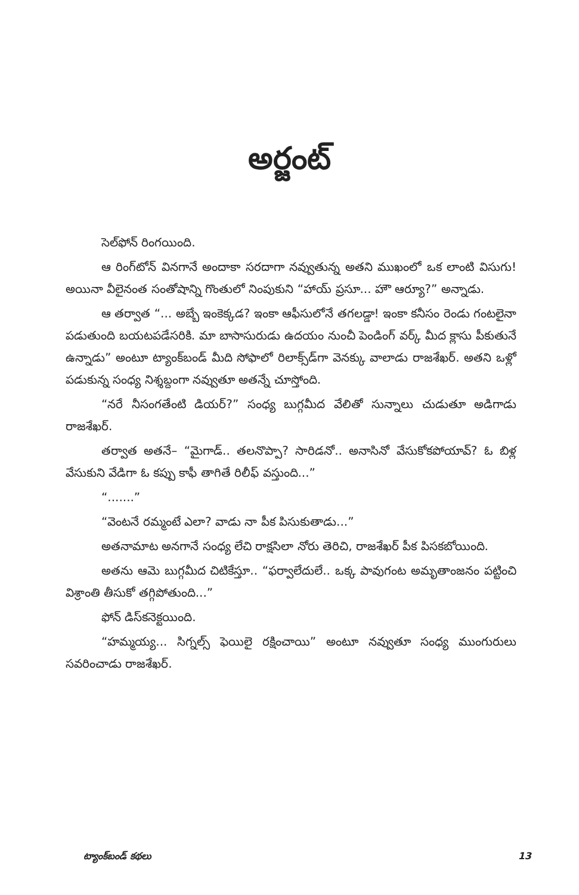అర్జంట్
సెల్‌ఫోన్ రింగయింది.
ఆ రింగ్‌టోన్ వినగానే అందాకా సరదాగా నవ్వుతున్న అతని ముఖంలో ఒక లాంటి విసుగు! అయినా వీలైనంత సంతోషాన్ని గొంతులో నింపుకుని “హాయ్ ప్రసూ... హౌ ఆర్యూ?” అన్నాడు.
ఆ తర్వాత “... అబ్బే ఇంకెక్కడ? ఇంకా ఆఫీసులోనే తగలడ్డా! ఇంకా కనీసం రెండు గంటలైనా పడుతుంది బయటపడేసరికి. మా బాసాసురుడు ఉదయం నుంచీ పెండింగ్ వర్క్ మీద క్లాసు పీకుతునే ఉన్నాడు” అంటూ ట్యాంక్‌బండ్ మీది సోఫాలో రిలాక్స్‌డ్‌గా వెనక్కు వాలాడు రాజశేఖర్. అతని ఒళ్లో పడుకున్న సంధ్య నిశ్శబ్దంగా నవ్వుతూ అతన్నే చూస్తోంది.
“నరే నీసంగతేంటి డియర్?” సంధ్య బుగ్గమీద వేలితో సున్నాలు చుడుతూ అడిగాడు రాజశేఖర్.
తర్వాత అతనే– “మైగాడ్.. తలనొప్పా? సారిడనో.. అనాసినో వేసుకోకపోయావ్? ఓ బిళ్ల వేసుకుని వేడిగా ఓ కప్పు కాఫీ తాగితే రిలీఫ్ వస్తుంది...”
“.......”
“వెంటనే రమ్మంటే ఎలా? వాడు నా పీక పిసుకుతాడు...”
అతనామాట అనగానే సంధ్య లేచి రాక్షసిలా నోరు తెరిచి, రాజశేఖర్ పీక పిసకబోయింది.
అతను ఆమె బుగ్గమీద చిటికేస్తూ.. “ఫర్వాలేదులే.. ఒక్క పావుగంట అమృతాంజనం పట్టించి విశ్రాంతి తీసుకో తగ్గిపోతుంది...”
ఫోన్ డిస్‌కనెక్టయింది.
“హమ్మయ్య... సిగ్నల్స్ ఫెయిలై రక్షించాయి” అంటూ నవ్వుతూ సంధ్య ముంగురులు సవరించాడు రాజశేఖర్.
ట్యాంక్‌బండ్ కథలు 13